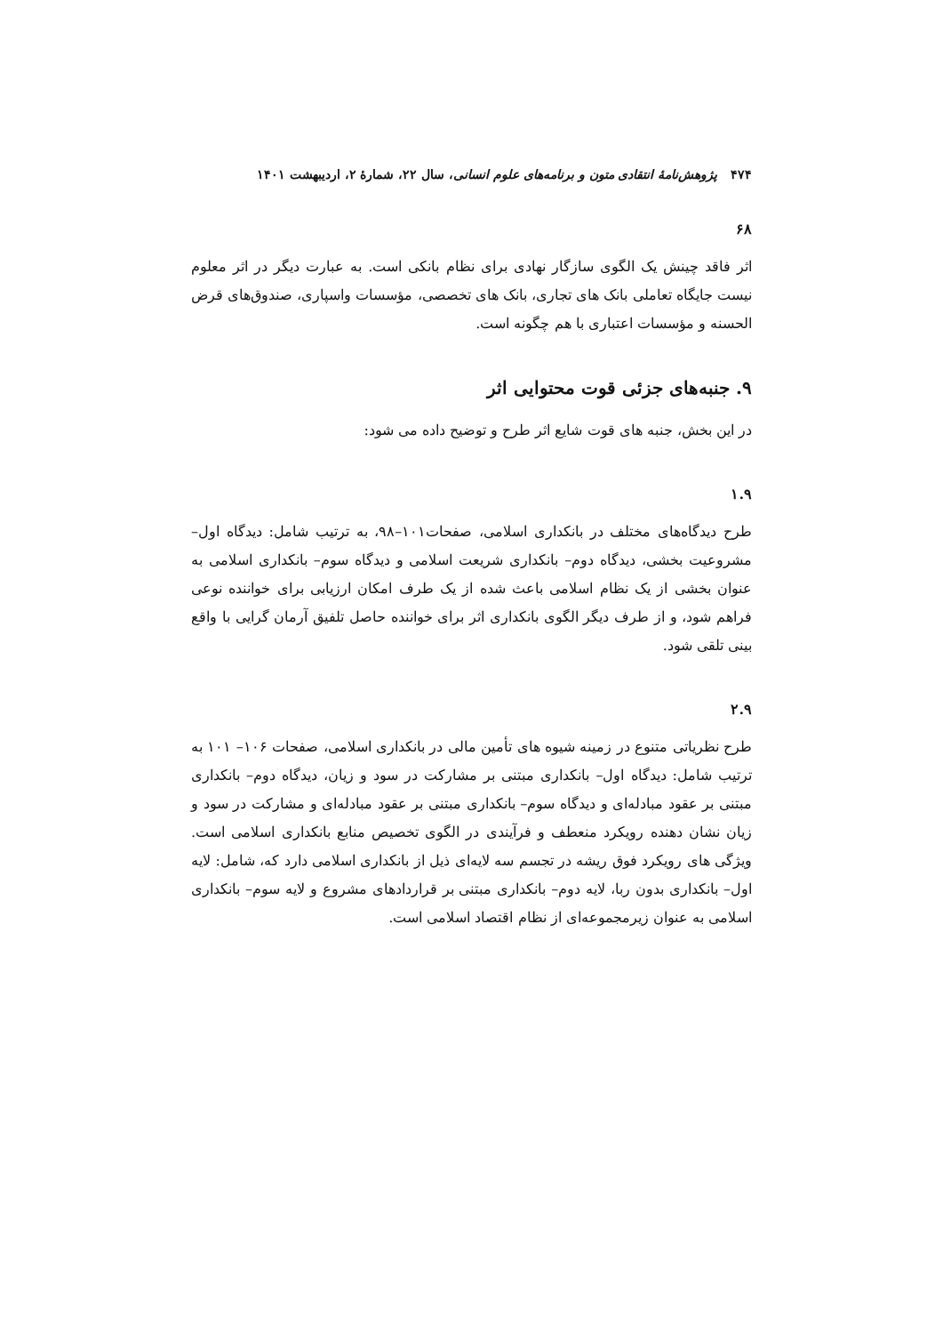۴۷۴ پژوهش‌نامهٔ انتقادی متون و برنامه‌های علوم انسانی، سال ۲۲، شمارهٔ ۲، اردیبهشت ۱۴۰۱
۶۸
اثر فاقد چینش یک الگوی سازگار نهادی برای نظام بانکی است. به عبارت دیگر در اثر معلوم نیست جایگاه تعاملی بانک های تجاری، بانک های تخصصی، مؤسسات واسپاری، صندوق‌های قرض الحسنه و مؤسسات اعتباری با هم چگونه است.
۹. جنبه‌های جزئی قوت محتوایی اثر
در این بخش، جنبه های قوت شایع اثر طرح و توضیح داده می شود:
۱.۹
طرح دیدگاه‌های مختلف در بانکداری اسلامی، صفحات۱۰۱–۹۸، به ترتیب شامل: دیدگاه اول– مشروعیت بخشی، دیدگاه دوم– بانکداری شریعت اسلامی و دیدگاه سوم– بانکداری اسلامی به عنوان بخشی از یک نظام اسلامی باعث شده از یک طرف امکان ارزیابی برای خواننده نوعی فراهم شود، و از طرف دیگر الگوی بانکداری اثر برای خواننده حاصل تلفیق آرمان گرایی با واقع بینی تلقی شود.
۲.۹
طرح نظریاتی متنوع در زمینه شیوه های تأمین مالی در بانکداری اسلامی، صفحات ۱۰۶– ۱۰۱ به ترتیب شامل: دیدگاه اول– بانکداری مبتنی بر مشارکت در سود و زیان، دیدگاه دوم– بانکداری مبتنی بر عقود مبادله‌ای و دیدگاه سوم– بانکداری مبتنی بر عقود مبادله‌ای و مشارکت در سود و زیان نشان دهنده رویکرد منعطف و فرآیندی در الگوی تخصیص منابع بانکداری اسلامی است. ویژگی های رویکرد فوق ریشه در تجسم سه لایه‌ای ذیل از بانکداری اسلامی دارد که، شامل: لایه اول– بانکداری بدون ربا، لایه دوم– بانکداری مبتنی بر قراردادهای مشروع و لایه سوم– بانکداری اسلامی به عنوان زیرمجموعه‌ای از نظام اقتصاد اسلامی است.